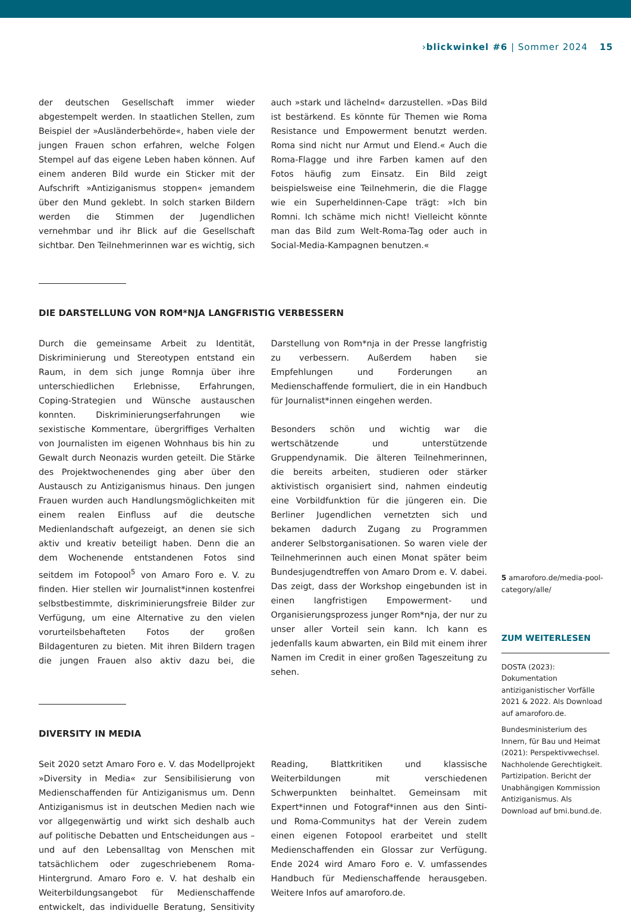› blickwinkel #6 | Sommer 2024 15
der deutschen Gesellschaft immer wieder abgestempelt werden. In staatlichen Stellen, zum Beispiel der »Ausländerbehörde«, haben viele der jungen Frauen schon erfahren, welche Folgen Stempel auf das eigene Leben haben können. Auf einem anderen Bild wurde ein Sticker mit der Aufschrift »Antiziganismus stoppen« jemandem über den Mund geklebt. In solch starken Bildern werden die Stimmen der Jugendlichen vernehmbar und ihr Blick auf die Gesellschaft sichtbar. Den Teilnehmerinnen war es wichtig, sich auch »stark und lächelnd« darzustellen. »Das Bild ist bestärkend. Es könnte für Themen wie Roma Resistance und Empowerment benutzt werden. Roma sind nicht nur Armut und Elend.« Auch die Roma-Flagge und ihre Farben kamen auf den Fotos häufig zum Einsatz. Ein Bild zeigt beispielsweise eine Teilnehmerin, die die Flagge wie ein Superheldinnen-Cape trägt: »Ich bin Romni. Ich schäme mich nicht! Vielleicht könnte man das Bild zum Welt-Roma-Tag oder auch in Social-Media-Kampagnen benutzen.«
DIE DARSTELLUNG VON ROM*NJA LANGFRISTIG VERBESSERN
Durch die gemeinsame Arbeit zu Identität, Diskriminierung und Stereotypen entstand ein Raum, in dem sich junge Romnja über ihre unterschiedlichen Erlebnisse, Erfahrungen, Coping-Strategien und Wünsche austauschen konnten. Diskriminierungserfahrungen wie sexistische Kommentare, übergriffiges Verhalten von Journalisten im eigenen Wohnhaus bis hin zu Gewalt durch Neonazis wurden geteilt. Die Stärke des Projektwochenendes ging aber über den Austausch zu Antiziganismus hinaus. Den jungen Frauen wurden auch Handlungsmöglichkeiten mit einem realen Einfluss auf die deutsche Medienlandschaft aufgezeigt, an denen sie sich aktiv und kreativ beteiligt haben. Denn die an dem Wochenende entstandenen Fotos sind seitdem im Fotopool<sup>5</sup> von Amaro Foro e. V. zu finden. Hier stellen wir Journalist*innen kostenfrei selbstbestimmte, diskriminierungsfreie Bilder zur Verfügung, um eine Alternative zu den vielen vorurteilsbehafteten Fotos der großen Bildagenturen zu bieten. Mit ihren Bildern tragen die jungen Frauen also aktiv dazu bei, die Darstellung von Rom*nja in der Presse langfristig zu verbessern. Außerdem haben sie Empfehlungen und Forderungen an Medienschaffende formuliert, die in ein Handbuch für Journalist*innen eingehen werden.
Besonders schön und wichtig war die wertschätzende und unterstützende Gruppendynamik. Die älteren Teilnehmerinnen, die bereits arbeiten, studieren oder stärker aktivistisch organisiert sind, nahmen eindeutig eine Vorbildfunktion für die jüngeren ein. Die Berliner Jugendlichen vernetzten sich und bekamen dadurch Zugang zu Programmen anderer Selbstorganisationen. So waren viele der Teilnehmerinnen auch einen Monat später beim Bundesjugendtreffen von Amaro Drom e. V. dabei. Das zeigt, dass der Workshop eingebunden ist in einen langfristigen Empowerment- und Organisierungsprozess junger Rom*nja, der nur zu unser aller Vorteil sein kann. Ich kann es jedenfalls kaum abwarten, ein Bild mit einem ihrer Namen im Credit in einer großen Tageszeitung zu sehen.
DIVERSITY IN MEDIA
Seit 2020 setzt Amaro Foro e. V. das Modellprojekt »Diversity in Media« zur Sensibilisierung von Medienschaffenden für Antiziganismus um. Denn Antiziganismus ist in deutschen Medien nach wie vor allgegenwärtig und wirkt sich deshalb auch auf politische Debatten und Entscheidungen aus – und auf den Lebensalltag von Menschen mit tatsächlichem oder zugeschriebenem Roma-Hintergrund. Amaro Foro e. V. hat deshalb ein Weiterbildungsangebot für Medienschaffende entwickelt, das individuelle Beratung, Sensitivity Reading, Blattkritiken und klassische Weiterbildungen mit verschiedenen Schwerpunkten beinhaltet. Gemeinsam mit Expert*innen und Fotograf*innen aus den Sinti- und Roma-Communitys hat der Verein zudem einen eigenen Fotopool erarbeitet und stellt Medienschaffenden ein Glossar zur Verfügung. Ende 2024 wird Amaro Foro e. V. umfassendes Handbuch für Medienschaffende herausgeben. Weitere Infos auf amaroforo.de.
5 amaroforo.de/media-pool-category/alle/
ZUM WEITERLESEN
DOSTA (2023): Dokumentation antiziganistischer Vorfälle 2021 & 2022. Als Download auf amaroforo.de.
Bundesministerium des Innern, für Bau und Heimat (2021): Perspektivwechsel. Nachholende Gerechtigkeit. Partizipation. Bericht der Unabhängigen Kommission Antiziganismus. Als Download auf bmi.bund.de.